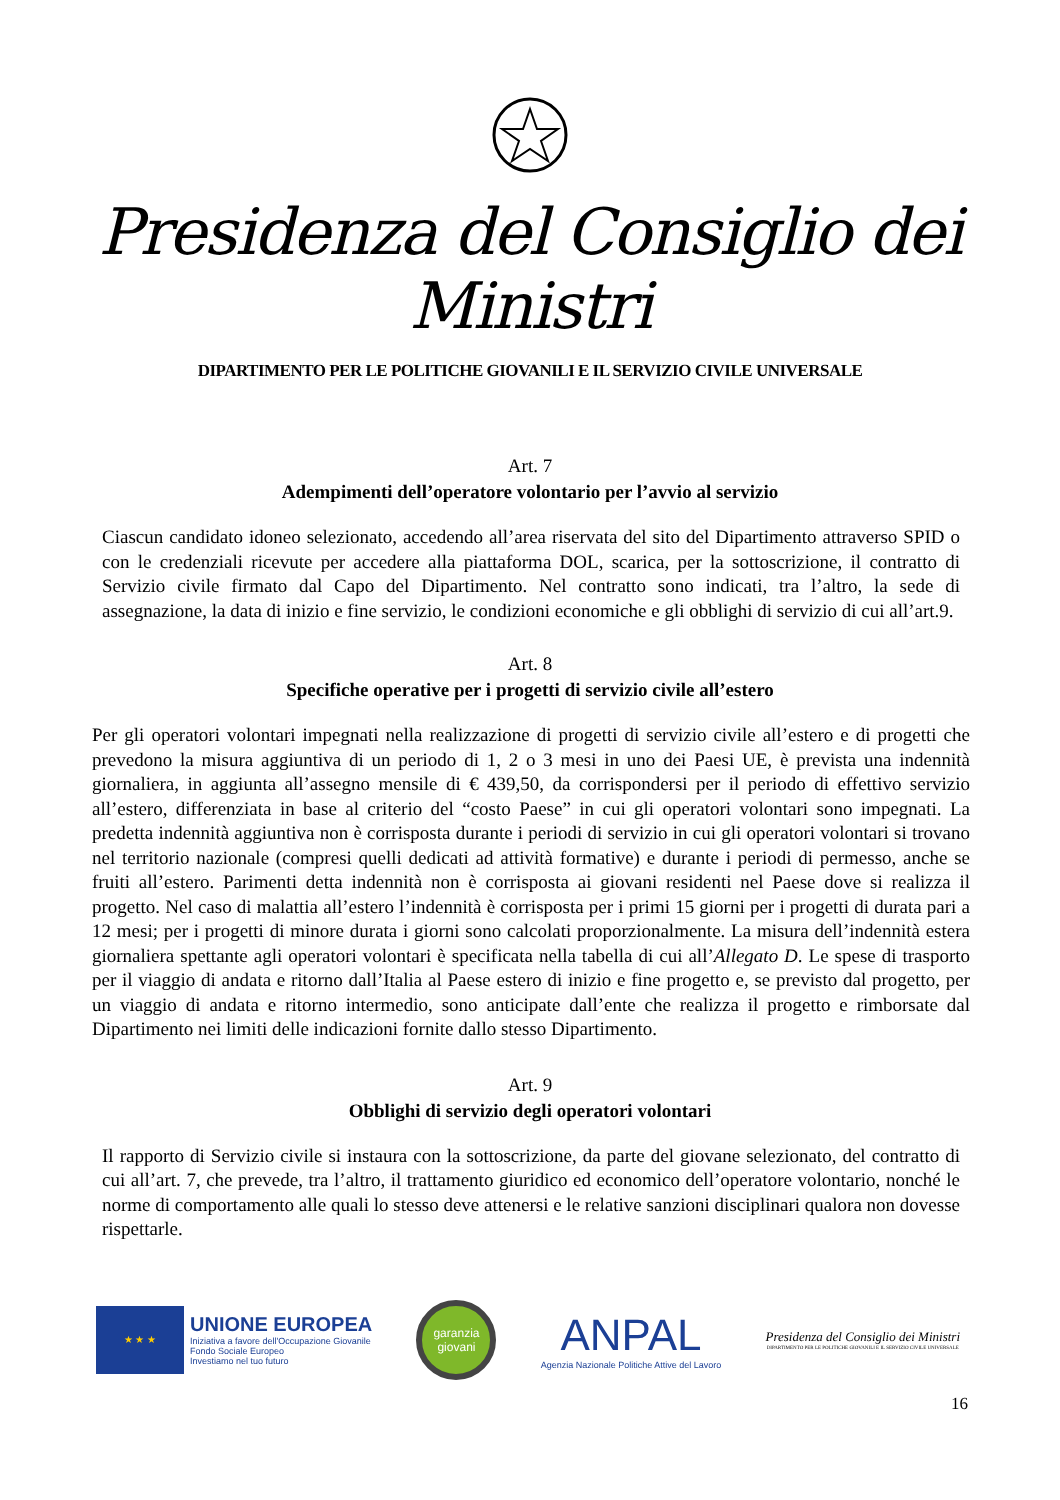Presidenza del Consiglio dei Ministri
DIPARTIMENTO PER LE POLITICHE GIOVANILI E IL SERVIZIO CIVILE UNIVERSALE
Art. 7
Adempimenti dell’operatore volontario per l’avvio al servizio
Ciascun candidato idoneo selezionato, accedendo all’area riservata del sito del Dipartimento attraverso SPID o con le credenziali ricevute per accedere alla piattaforma DOL, scarica, per la sottoscrizione, il contratto di Servizio civile firmato dal Capo del Dipartimento. Nel contratto sono indicati, tra l’altro, la sede di assegnazione, la data di inizio e fine servizio, le condizioni economiche e gli obblighi di servizio di cui all’art.9.
Art. 8
Specifiche operative per i progetti di servizio civile all’estero
Per gli operatori volontari impegnati nella realizzazione di progetti di servizio civile all’estero e di progetti che prevedono la misura aggiuntiva di un periodo di 1, 2 o 3 mesi in uno dei Paesi UE, è prevista una indennità giornaliera, in aggiunta all’assegno mensile di € 439,50, da corrispondersi per il periodo di effettivo servizio all’estero, differenziata in base al criterio del “costo Paese” in cui gli operatori volontari sono impegnati. La predetta indennità aggiuntiva non è corrisposta durante i periodi di servizio in cui gli operatori volontari si trovano nel territorio nazionale (compresi quelli dedicati ad attività formative) e durante i periodi di permesso, anche se fruiti all’estero. Parimenti detta indennità non è corrisposta ai giovani residenti nel Paese dove si realizza il progetto. Nel caso di malattia all’estero l’indennità è corrisposta per i primi 15 giorni per i progetti di durata pari a 12 mesi; per i progetti di minore durata i giorni sono calcolati proporzionalmente. La misura dell’indennità estera giornaliera spettante agli operatori volontari è specificata nella tabella di cui all’Allegato D. Le spese di trasporto per il viaggio di andata e ritorno dall’Italia al Paese estero di inizio e fine progetto e, se previsto dal progetto, per un viaggio di andata e ritorno intermedio, sono anticipate dall’ente che realizza il progetto e rimborsate dal Dipartimento nei limiti delle indicazioni fornite dallo stesso Dipartimento.
Art. 9
Obblighi di servizio degli operatori volontari
Il rapporto di Servizio civile si instaura con la sottoscrizione, da parte del giovane selezionato, del contratto di cui all’art. 7, che prevede, tra l’altro, il trattamento giuridico ed economico dell’operatore volontario, nonché le norme di comportamento alle quali lo stesso deve attenersi e le relative sanzioni disciplinari qualora non dovesse rispettarle.
★ ★ ★
UNIONE EUROPEA
Iniziativa a favore dell'Occupazione Giovanile
Fondo Sociale Europeo
Investiamo nel tuo futuro
garanzia
giovani
ANPAL
Agenzia Nazionale Politiche Attive del Lavoro
Presidenza del Consiglio dei Ministri
DIPARTIMENTO PER LE POLITICHE GIOVANILI E IL SERVIZIO CIVILE UNIVERSALE
16